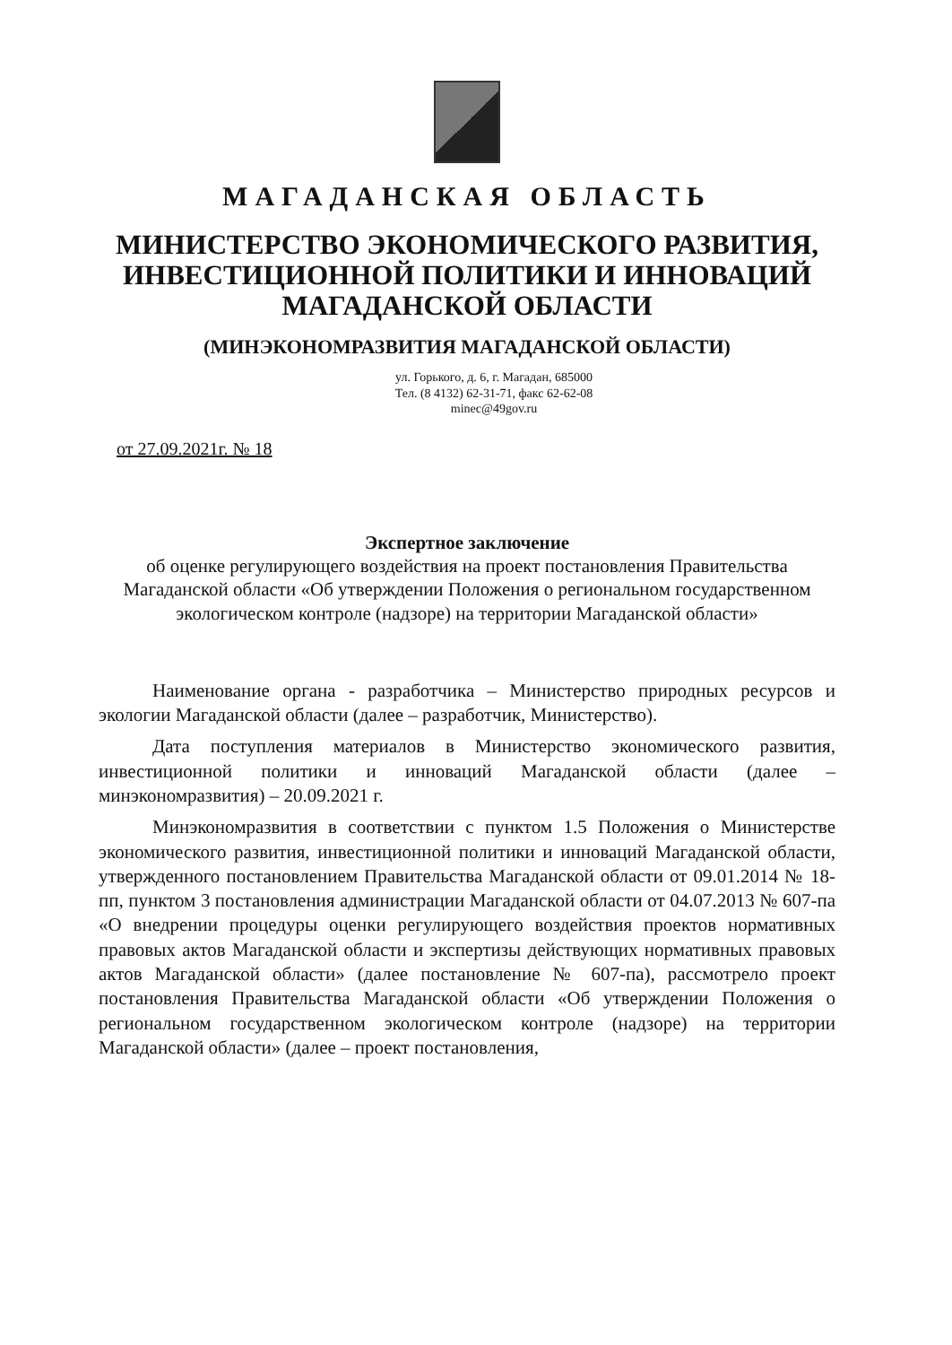МАГАДАНСКАЯ ОБЛАСТЬ
МИНИСТЕРСТВО ЭКОНОМИЧЕСКОГО РАЗВИТИЯ,
ИНВЕСТИЦИОННОЙ ПОЛИТИКИ И ИННОВАЦИЙ
МАГАДАНСКОЙ ОБЛАСТИ
(МИНЭКОНОМРАЗВИТИЯ МАГАДАНСКОЙ ОБЛАСТИ)
ул. Горького, д. 6, г. Магадан, 685000
Тел. (8 4132) 62-31-71, факс 62-62-08
minec@49gov.ru
от 27.09.2021г. № 18
Экспертное заключение
об оценке регулирующего воздействия на проект постановления Правительства Магаданской области «Об утверждении Положения о региональном государственном экологическом контроле (надзоре) на территории Магаданской области»
Наименование органа - разработчика – Министерство природных ресурсов и экологии Магаданской области (далее – разработчик, Министерство).
Дата поступления материалов в Министерство экономического развития, инвестиционной политики и инноваций Магаданской области (далее – минэкономразвития) – 20.09.2021 г.
Минэкономразвития в соответствии с пунктом 1.5 Положения о Министерстве экономического развития, инвестиционной политики и инноваций Магаданской области, утвержденного постановлением Правительства Магаданской области от 09.01.2014 № 18-пп, пунктом 3 постановления администрации Магаданской области от 04.07.2013 № 607-па «О внедрении процедуры оценки регулирующего воздействия проектов нормативных правовых актов Магаданской области и экспертизы действующих нормативных правовых актов Магаданской области» (далее постановление № 607-па), рассмотрело проект постановления Правительства Магаданской области «Об утверждении Положения о региональном государственном экологическом контроле (надзоре) на территории Магаданской области» (далее – проект постановления,